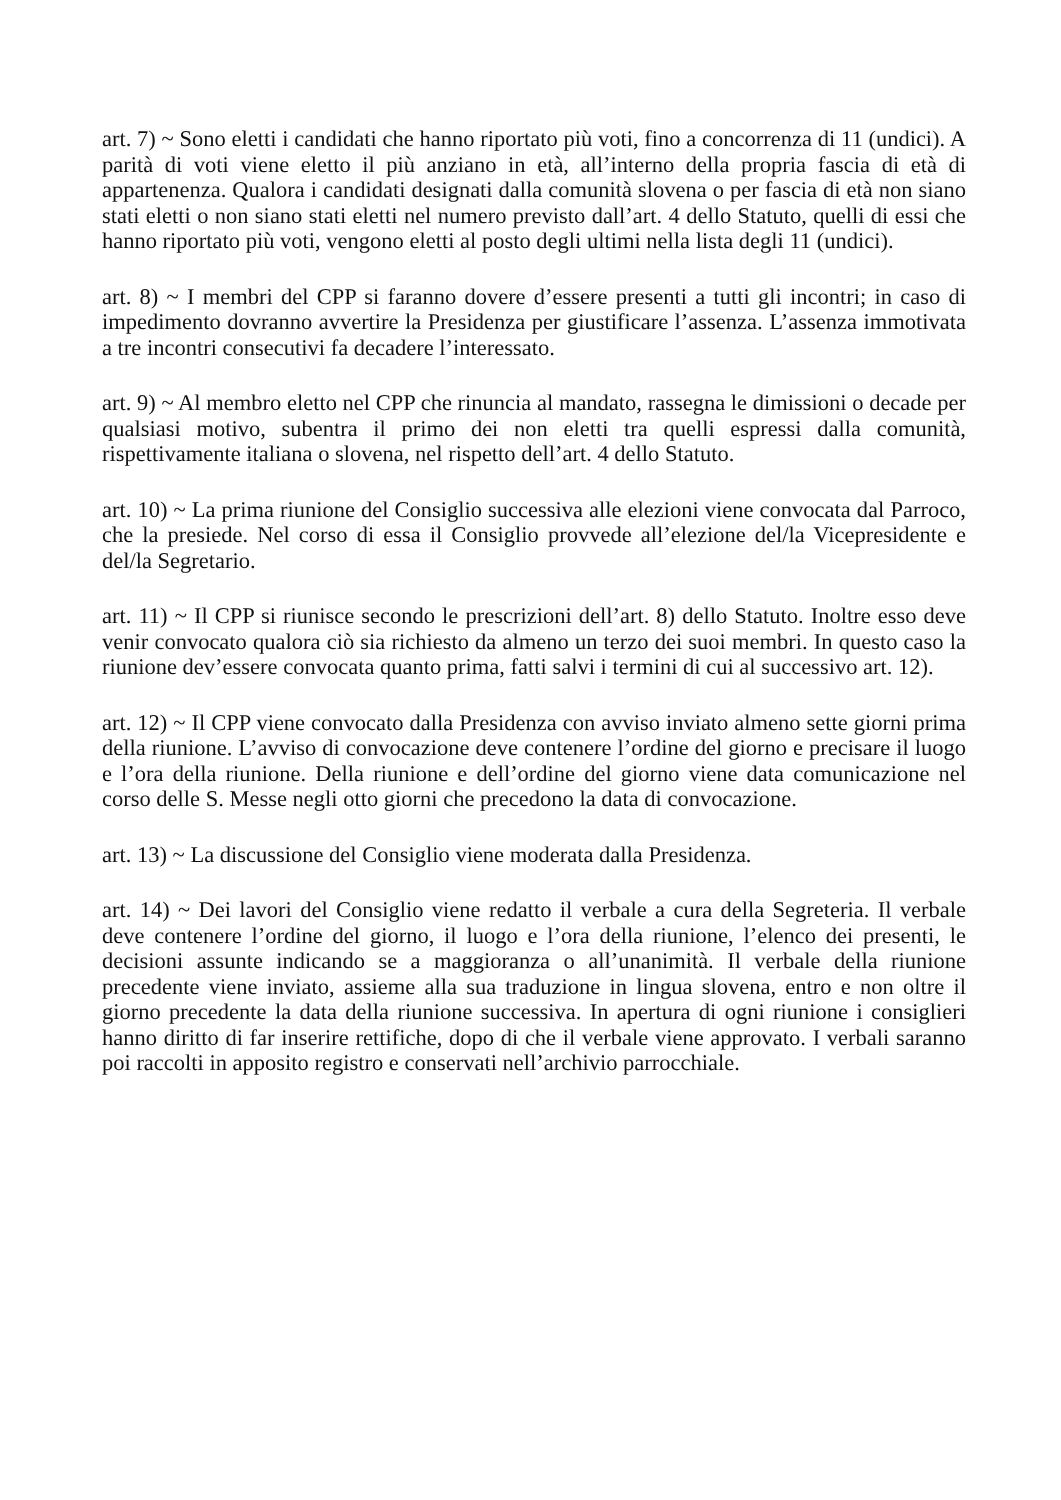art. 7) ~ Sono eletti i candidati che hanno riportato più voti, fino a concorrenza di 11 (undici). A parità di voti viene eletto il più anziano in età, all’interno della propria fascia di età di appartenenza. Qualora i candidati designati dalla comunità slovena o per fascia di età non siano stati eletti o non siano stati eletti nel numero previsto dall’art. 4 dello Statuto, quelli di essi che hanno riportato più voti, vengono eletti al posto degli ultimi nella lista degli 11 (undici).
art. 8) ~ I membri del CPP si faranno dovere d’essere presenti a tutti gli incontri; in caso di impedimento dovranno avvertire la Presidenza per giustificare l’assenza. L’assenza immotivata a tre incontri consecutivi fa decadere l’interessato.
art. 9) ~ Al membro eletto nel CPP che rinuncia al mandato, rassegna le dimissioni o decade per qualsiasi motivo, subentra il primo dei non eletti tra quelli espressi dalla comunità, rispettivamente italiana o slovena, nel rispetto dell’art. 4 dello Statuto.
art. 10) ~ La prima riunione del Consiglio successiva alle elezioni viene convocata dal Parroco, che la presiede. Nel corso di essa il Consiglio provvede all’elezione del/la Vicepresidente e del/la Segretario.
art. 11) ~ Il CPP si riunisce secondo le prescrizioni dell’art. 8) dello Statuto. Inoltre esso deve venir convocato qualora ciò sia richiesto da almeno un terzo dei suoi membri. In questo caso la riunione dev’essere convocata quanto prima, fatti salvi i termini di cui al successivo art. 12).
art. 12) ~ Il CPP viene convocato dalla Presidenza con avviso inviato almeno sette giorni prima della riunione. L’avviso di convocazione deve contenere l’ordine del giorno e precisare il luogo e l’ora della riunione. Della riunione e dell’ordine del giorno viene data comunicazione nel corso delle S. Messe negli otto giorni che precedono la data di convocazione.
art. 13) ~ La discussione del Consiglio viene moderata dalla Presidenza.
art. 14) ~ Dei lavori del Consiglio viene redatto il verbale a cura della Segreteria. Il verbale deve contenere l’ordine del giorno, il luogo e l’ora della riunione, l’elenco dei presenti, le decisioni assunte indicando se a maggioranza o all’unanimità. Il verbale della riunione precedente viene inviato, assieme alla sua traduzione in lingua slovena, entro e non oltre il giorno precedente la data della riunione successiva. In apertura di ogni riunione i consiglieri hanno diritto di far inserire rettifiche, dopo di che il verbale viene approvato. I verbali saranno poi raccolti in apposito registro e conservati nell’archivio parrocchiale.